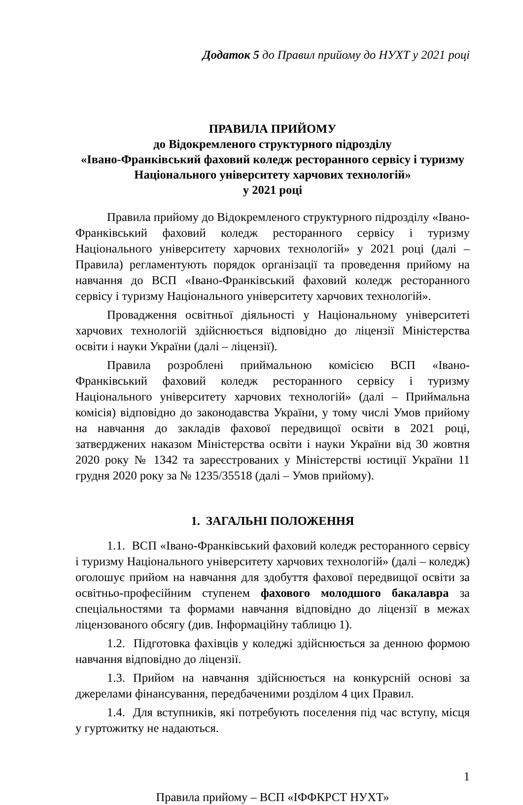Додаток 5 до Правил прийому до НУХТ у 2021 році
ПРАВИЛА ПРИЙОМУ
до Відокремленого структурного підрозділу
«Івано-Франківський фаховий коледж ресторанного сервісу і туризму
Національного університету харчових технологій»
у 2021 році
Правила прийому до Відокремленого структурного підрозділу «Івано-Франківський фаховий коледж ресторанного сервісу і туризму Національного університету харчових технологій» у 2021 році (далі – Правила) регламентують порядок організації та проведення прийому на навчання до ВСП «Івано-Франківський фаховий коледж ресторанного сервісу і туризму Національного університету харчових технологій».
Провадження освітньої діяльності у Національному університеті харчових технологій здійснюється відповідно до ліцензії Міністерства освіти і науки України (далі – ліцензії).
Правила розроблені приймальною комісією ВСП «Івано-Франківський фаховий коледж ресторанного сервісу і туризму Національного університету харчових технологій» (далі – Приймальна комісія) відповідно до законодавства України, у тому числі Умов прийому на навчання до закладів фахової передвищої освіти в 2021 році, затверджених наказом Міністерства освіти і науки України від 30 жовтня 2020 року № 1342 та зареєстрованих у Міністерстві юстиції України 11 грудня 2020 року за № 1235/35518 (далі – Умов прийому).
1. ЗАГАЛЬНІ ПОЛОЖЕННЯ
1.1. ВСП «Івано-Франківський фаховий коледж ресторанного сервісу і туризму Національного університету харчових технологій» (далі – коледж) оголошує прийом на навчання для здобуття фахової передвищої освіти за освітньо-професійним ступенем фахового молодшого бакалавра за спеціальностями та формами навчання відповідно до ліцензії в межах ліцензованого обсягу (див. Інформаційну таблицю 1).
1.2. Підготовка фахівців у коледжі здійснюється за денною формою навчання відповідно до ліцензії.
1.3. Прийом на навчання здійснюється на конкурсній основі за джерелами фінансування, передбаченими розділом 4 цих Правил.
1.4. Для вступників, які потребують поселення під час вступу, місця у гуртожитку не надаються.
1
Правила прийому – ВСП «ІФФКРСТ НУХТ»